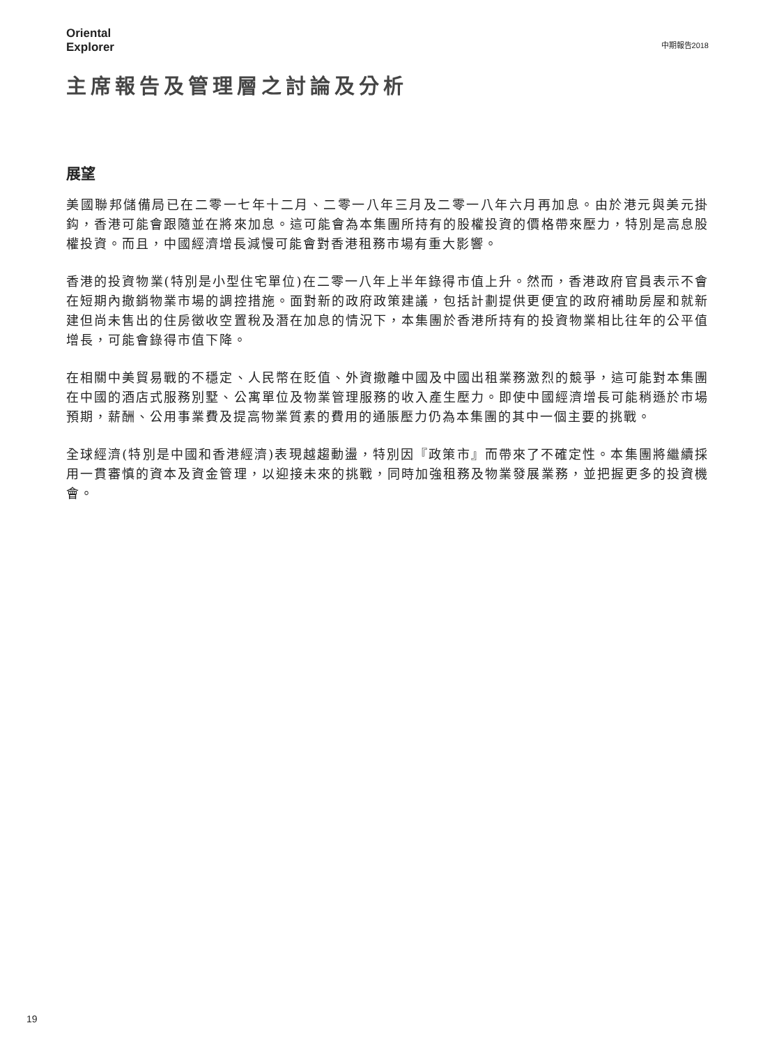Oriental
Explorer
中期報告2018
主席報告及管理層之討論及分析
展望
美國聯邦儲備局已在二零一七年十二月、二零一八年三月及二零一八年六月再加息。由於港元與美元掛鈎，香港可能會跟隨並在將來加息。這可能會為本集團所持有的股權投資的價格帶來壓力，特別是高息股權投資。而且，中國經濟增長減慢可能會對香港租務市場有重大影響。
香港的投資物業(特別是小型住宅單位)在二零一八年上半年錄得市值上升。然而，香港政府官員表示不會在短期內撤銷物業市場的調控措施。面對新的政府政策建議，包括計劃提供更便宜的政府補助房屋和就新建但尚未售出的住房徵收空置稅及潛在加息的情況下，本集團於香港所持有的投資物業相比往年的公平值增長，可能會錄得市值下降。
在相關中美貿易戰的不穩定、人民幣在貶值、外資撤離中國及中國出租業務激烈的競爭，這可能對本集團在中國的酒店式服務別墅、公寓單位及物業管理服務的收入產生壓力。即使中國經濟增長可能稍遜於市場預期，薪酬、公用事業費及提高物業質素的費用的通脹壓力仍為本集團的其中一個主要的挑戰。
全球經濟(特別是中國和香港經濟)表現越趨動盪，特別因『政策市』而帶來了不確定性。本集團將繼續採用一貫審慎的資本及資金管理，以迎接未來的挑戰，同時加強租務及物業發展業務，並把握更多的投資機會。
19